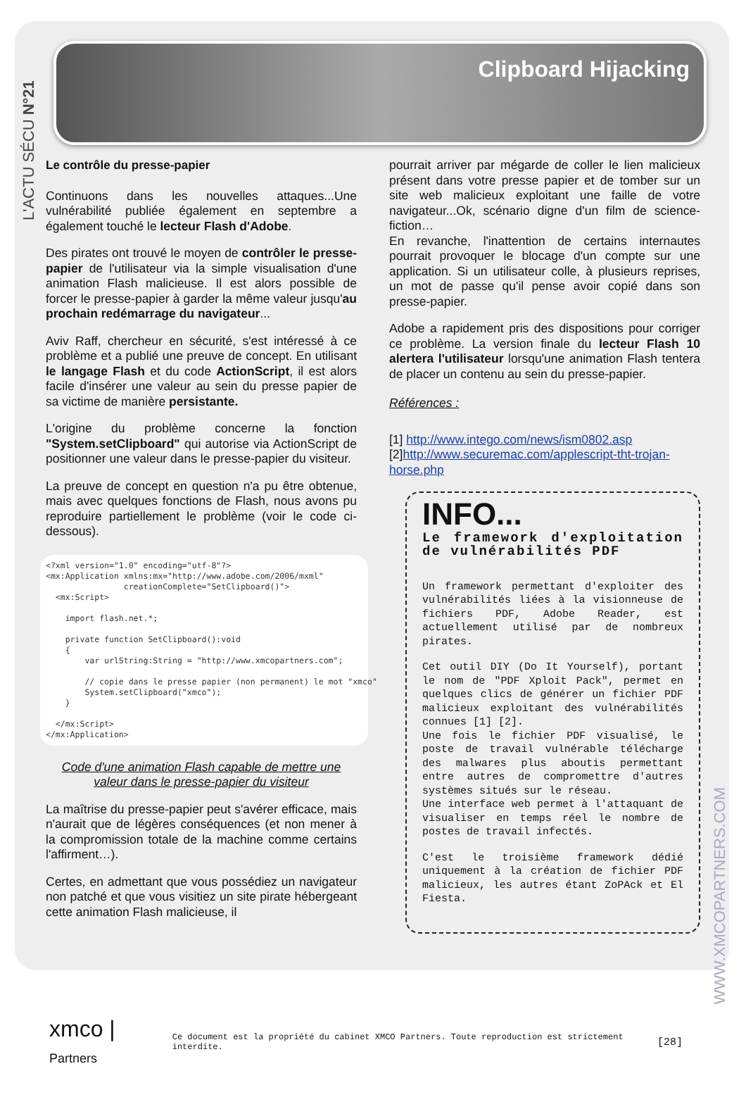L'ACTU SÉCU N°21
Clipboard Hijacking
Le contrôle du presse-papier
Continuons dans les nouvelles attaques...Une vulnérabilité publiée également en septembre a également touché le lecteur Flash d'Adobe.
Des pirates ont trouvé le moyen de contrôler le presse-papier de l'utilisateur via la simple visualisation d'une animation Flash malicieuse. Il est alors possible de forcer le presse-papier à garder la même valeur jusqu'au prochain redémarrage du navigateur...
Aviv Raff, chercheur en sécurité, s'est intéressé à ce problème et a publié une preuve de concept. En utilisant le langage Flash et du code ActionScript, il est alors facile d'insérer une valeur au sein du presse papier de sa victime de manière persistante.
L'origine du problème concerne la fonction "System.setClipboard" qui autorise via ActionScript de positionner une valeur dans le presse-papier du visiteur.
La preuve de concept en question n'a pu être obtenue, mais avec quelques fonctions de Flash, nous avons pu reproduire partiellement le problème (voir le code ci-dessous).
<?xml version="1.0" encoding="utf-8"?>
<mx:Application xmlns:mx="http://www.adobe.com/2006/mxml"
                creationComplete="SetClipboard()">
  <mx:Script>

    import flash.net.*;

    private function SetClipboard():void
    {
        var urlString:String = "http://www.xmcopartners.com";

        // copie dans le presse papier (non permanent) le mot "xmco"
        System.setClipboard("xmco");
    }

  </mx:Script>
</mx:Application>
Code d'une animation Flash capable de mettre une valeur dans le presse-papier du visiteur
La maîtrise du presse-papier peut s'avérer efficace, mais n'aurait que de légères conséquences (et non mener à la compromission totale de la machine comme certains l'affirment…).
Certes, en admettant que vous possédiez un navigateur non patché et que vous visitiez un site pirate hébergeant cette animation Flash malicieuse, il
pourrait arriver par mégarde de coller le lien malicieux présent dans votre presse papier et de tomber sur un site web malicieux exploitant une faille de votre navigateur...Ok, scénario digne d'un film de science-fiction…
En revanche, l'inattention de certains internautes pourrait provoquer le blocage d'un compte sur une application. Si un utilisateur colle, à plusieurs reprises, un mot de passe qu'il pense avoir copié dans son presse-papier.
Adobe a rapidement pris des dispositions pour corriger ce problème. La version finale du lecteur Flash 10 alertera l'utilisateur lorsqu'une animation Flash tentera de placer un contenu au sein du presse-papier.
Références :
[1] http://www.intego.com/news/ism0802.asp
[2]http://www.securemac.com/applescript-tht-trojan-horse.php
INFO...
Le framework d'exploitation de vulnérabilités PDF
Un framework permettant d'exploiter des vulnérabilités liées à la visionneuse de fichiers PDF, Adobe Reader, est actuellement utilisé par de nombreux pirates.
Cet outil DIY (Do It Yourself), portant le nom de "PDF Xploit Pack", permet en quelques clics de générer un fichier PDF malicieux exploitant des vulnérabilités connues [1] [2].
Une fois le fichier PDF visualisé, le poste de travail vulnérable télécharge des malwares plus aboutis permettant entre autres de compromettre d'autres systèmes situés sur le réseau.
Une interface web permet à l'attaquant de visualiser en temps réel le nombre de postes de travail infectés.
C'est le troisième framework dédié uniquement à la création de fichier PDF malicieux, les autres étant ZoPAck et El Fiesta.
WWW.XMCOPARTNERS.COM
xmco | Partners Ce document est la propriété du cabinet XMCO Partners. Toute reproduction est strictement interdite. [28]